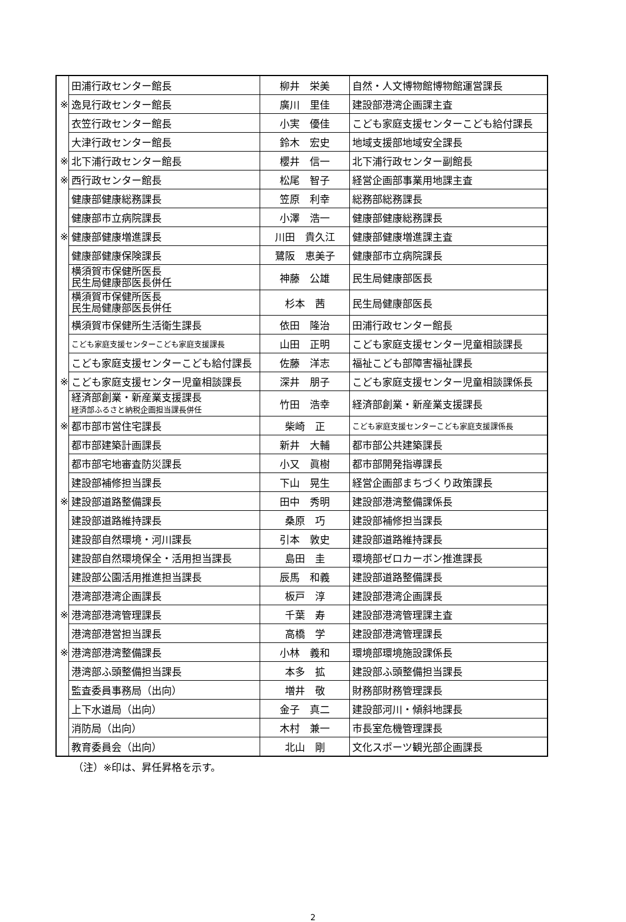| | 田浦行政センター館長 | 柳井 栄美 | 自然・人文博物館博物館運営課長 |
| ※ | 逸見行政センター館長 | 廣川 里佳 | 建設部港湾企画課主査 |
| | 衣笠行政センター館長 | 小実 優佳 | こども家庭支援センターこども給付課長 |
| | 大津行政センター館長 | 鈴木 宏史 | 地域支援部地域安全課長 |
| ※ | 北下浦行政センター館長 | 櫻井 信一 | 北下浦行政センター副館長 |
| ※ | 西行政センター館長 | 松尾 智子 | 経営企画部事業用地課主査 |
| | 健康部健康総務課長 | 笠原 利幸 | 総務部総務課長 |
| | 健康部市立病院課長 | 小澤 浩一 | 健康部健康総務課長 |
| ※ | 健康部健康増進課長 | 川田 貴久江 | 健康部健康増進課主査 |
| | 健康部健康保険課長 | 鷺阪 恵美子 | 健康部市立病院課長 |
| | 横須賀市保健所医長 民生局健康部医長併任 | 神藤 公雄 | 民生局健康部医長 |
| | 横須賀市保健所医長 民生局健康部医長併任 | 杉本 茜 | 民生局健康部医長 |
| | 横須賀市保健所生活衛生課長 | 依田 隆治 | 田浦行政センター館長 |
| | こども家庭支援センターこども家庭支援課長 | 山田 正明 | こども家庭支援センター児童相談課長 |
| | こども家庭支援センターこども給付課長 | 佐藤 洋志 | 福祉こども部障害福祉課長 |
| ※ | こども家庭支援センター児童相談課長 | 深井 朋子 | こども家庭支援センター児童相談課係長 |
| | 経済部創業・新産業支援課長 経済部ふるさと納税企画担当課長併任 | 竹田 浩幸 | 経済部創業・新産業支援課長 |
| ※ | 都市部市営住宅課長 | 柴崎 正 | こども家庭支援センターこども家庭支援課係長 |
| | 都市部建築計画課長 | 新井 大輔 | 都市部公共建築課長 |
| | 都市部宅地審査防災課長 | 小又 眞樹 | 都市部開発指導課長 |
| | 建設部補修担当課長 | 下山 晃生 | 経営企画部まちづくり政策課長 |
| ※ | 建設部道路整備課長 | 田中 秀明 | 建設部港湾整備課係長 |
| | 建設部道路維持課長 | 桑原 巧 | 建設部補修担当課長 |
| | 建設部自然環境・河川課長 | 引本 敦史 | 建設部道路維持課長 |
| | 建設部自然環境保全・活用担当課長 | 島田 圭 | 環境部ゼロカーボン推進課長 |
| | 建設部公園活用推進担当課長 | 辰馬 和義 | 建設部道路整備課長 |
| | 港湾部港湾企画課長 | 板戸 淳 | 建設部港湾企画課長 |
| ※ | 港湾部港湾管理課長 | 千葉 寿 | 建設部港湾管理課主査 |
| | 港湾部港営担当課長 | 高橋 学 | 建設部港湾管理課長 |
| ※ | 港湾部港湾整備課長 | 小林 義和 | 環境部環境施設課係長 |
| | 港湾部ふ頭整備担当課長 | 本多 拡 | 建設部ふ頭整備担当課長 |
| | 監査委員事務局（出向） | 増井 敬 | 財務部財務管理課長 |
| | 上下水道局（出向） | 金子 真二 | 建設部河川・傾斜地課長 |
| | 消防局（出向） | 木村 兼一 | 市長室危機管理課長 |
| | 教育委員会（出向） | 北山 剛 | 文化スポーツ観光部企画課長 |
（注）※印は、昇任昇格を示す。
2